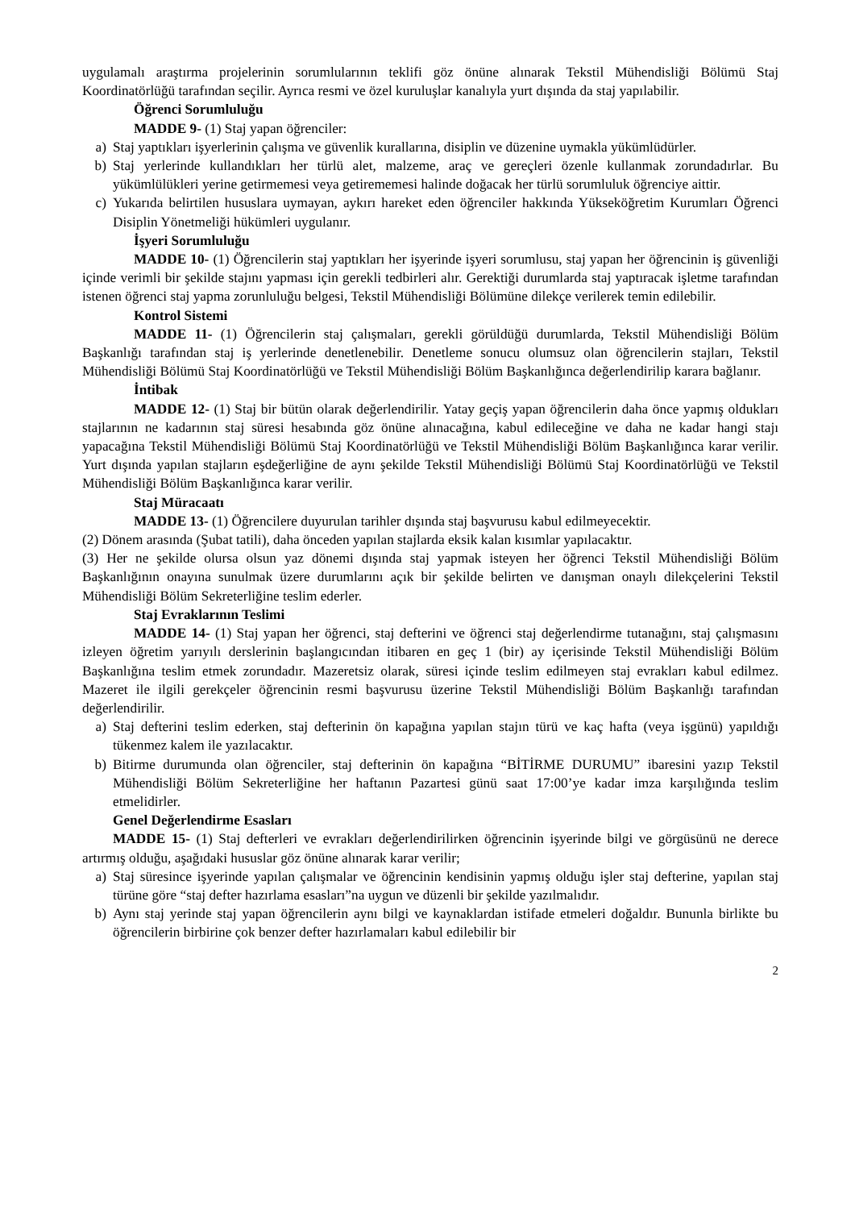uygulamalı araştırma projelerinin sorumlularının teklifi göz önüne alınarak Tekstil Mühendisliği Bölümü Staj Koordinatörlüğü tarafından seçilir. Ayrıca resmi ve özel kuruluşlar kanalıyla yurt dışında da staj yapılabilir.
Öğrenci Sorumluluğu
MADDE 9- (1) Staj yapan öğrenciler:
a) Staj yaptıkları işyerlerinin çalışma ve güvenlik kurallarına, disiplin ve düzenine uymakla yükümlüdürler.
b) Staj yerlerinde kullandıkları her türlü alet, malzeme, araç ve gereçleri özenle kullanmak zorundadırlar. Bu yükümlülükleri yerine getirmemesi veya getirememesi halinde doğacak her türlü sorumluluk öğrenciye aittir.
c) Yukarıda belirtilen hususlara uymayan, aykırı hareket eden öğrenciler hakkında Yükseköğretim Kurumları Öğrenci Disiplin Yönetmeliği hükümleri uygulanır.
İşyeri Sorumluluğu
MADDE 10- (1) Öğrencilerin staj yaptıkları her işyerinde işyeri sorumlusu, staj yapan her öğrencinin iş güvenliği içinde verimli bir şekilde stajını yapması için gerekli tedbirleri alır. Gerektiği durumlarda staj yaptıracak işletme tarafından istenen öğrenci staj yapma zorunluluğu belgesi, Tekstil Mühendisliği Bölümüne dilekçe verilerek temin edilebilir.
Kontrol Sistemi
MADDE 11- (1) Öğrencilerin staj çalışmaları, gerekli görüldüğü durumlarda, Tekstil Mühendisliği Bölüm Başkanlığı tarafından staj iş yerlerinde denetlenebilir. Denetleme sonucu olumsuz olan öğrencilerin stajları, Tekstil Mühendisliği Bölümü Staj Koordinatörlüğü ve Tekstil Mühendisliği Bölüm Başkanlığınca değerlendirilip karara bağlanır.
İntibak
MADDE 12- (1) Staj bir bütün olarak değerlendirilir. Yatay geçiş yapan öğrencilerin daha önce yapmış oldukları stajlarının ne kadarının staj süresi hesabında göz önüne alınacağına, kabul edileceğine ve daha ne kadar hangi stajı yapacağına Tekstil Mühendisliği Bölümü Staj Koordinatörlüğü ve Tekstil Mühendisliği Bölüm Başkanlığınca karar verilir. Yurt dışında yapılan stajların eşdeğerliğine de aynı şekilde Tekstil Mühendisliği Bölümü Staj Koordinatörlüğü ve Tekstil Mühendisliği Bölüm Başkanlığınca karar verilir.
Staj Müracaatı
MADDE 13- (1) Öğrencilere duyurulan tarihler dışında staj başvurusu kabul edilmeyecektir.
(2) Dönem arasında (Şubat tatili), daha önceden yapılan stajlarda eksik kalan kısımlar yapılacaktır.
(3) Her ne şekilde olursa olsun yaz dönemi dışında staj yapmak isteyen her öğrenci Tekstil Mühendisliği Bölüm Başkanlığının onayına sunulmak üzere durumlarını açık bir şekilde belirten ve danışman onaylı dilekçelerini Tekstil Mühendisliği Bölüm Sekreterliğine teslim ederler.
Staj Evraklarının Teslimi
MADDE 14- (1) Staj yapan her öğrenci, staj defterini ve öğrenci staj değerlendirme tutanağını, staj çalışmasını izleyen öğretim yarıyılı derslerinin başlangıcından itibaren en geç 1 (bir) ay içerisinde Tekstil Mühendisliği Bölüm Başkanlığına teslim etmek zorundadır. Mazeretsiz olarak, süresi içinde teslim edilmeyen staj evrakları kabul edilmez. Mazeret ile ilgili gerekçeler öğrencinin resmi başvurusu üzerine Tekstil Mühendisliği Bölüm Başkanlığı tarafından değerlendirilir.
a) Staj defterini teslim ederken, staj defterinin ön kapağına yapılan stajın türü ve kaç hafta (veya işgünü) yapıldığı tükenmez kalem ile yazılacaktır.
b) Bitirme durumunda olan öğrenciler, staj defterinin ön kapağına “BİTİRME DURUMU” ibaresini yazıp Tekstil Mühendisliği Bölüm Sekreterliğine her haftanın Pazartesi günü saat 17:00’ye kadar imza karşılığında teslim etmelidirler.
Genel Değerlendirme Esasları
MADDE 15- (1) Staj defterleri ve evrakları değerlendirilirken öğrencinin işyerinde bilgi ve görgüsünü ne derece artırmış olduğu, aşağıdaki hususlar göz önüne alınarak karar verilir;
a) Staj süresince işyerinde yapılan çalışmalar ve öğrencinin kendisinin yapmış olduğu işler staj defterine, yapılan staj türüne göre “staj defter hazırlama esasları”na uygun ve düzenli bir şekilde yazılmalıdır.
b) Aynı staj yerinde staj yapan öğrencilerin aynı bilgi ve kaynaklardan istifade etmeleri doğaldır. Bununla birlikte bu öğrencilerin birbirine çok benzer defter hazırlamaları kabul edilebilir bir
2